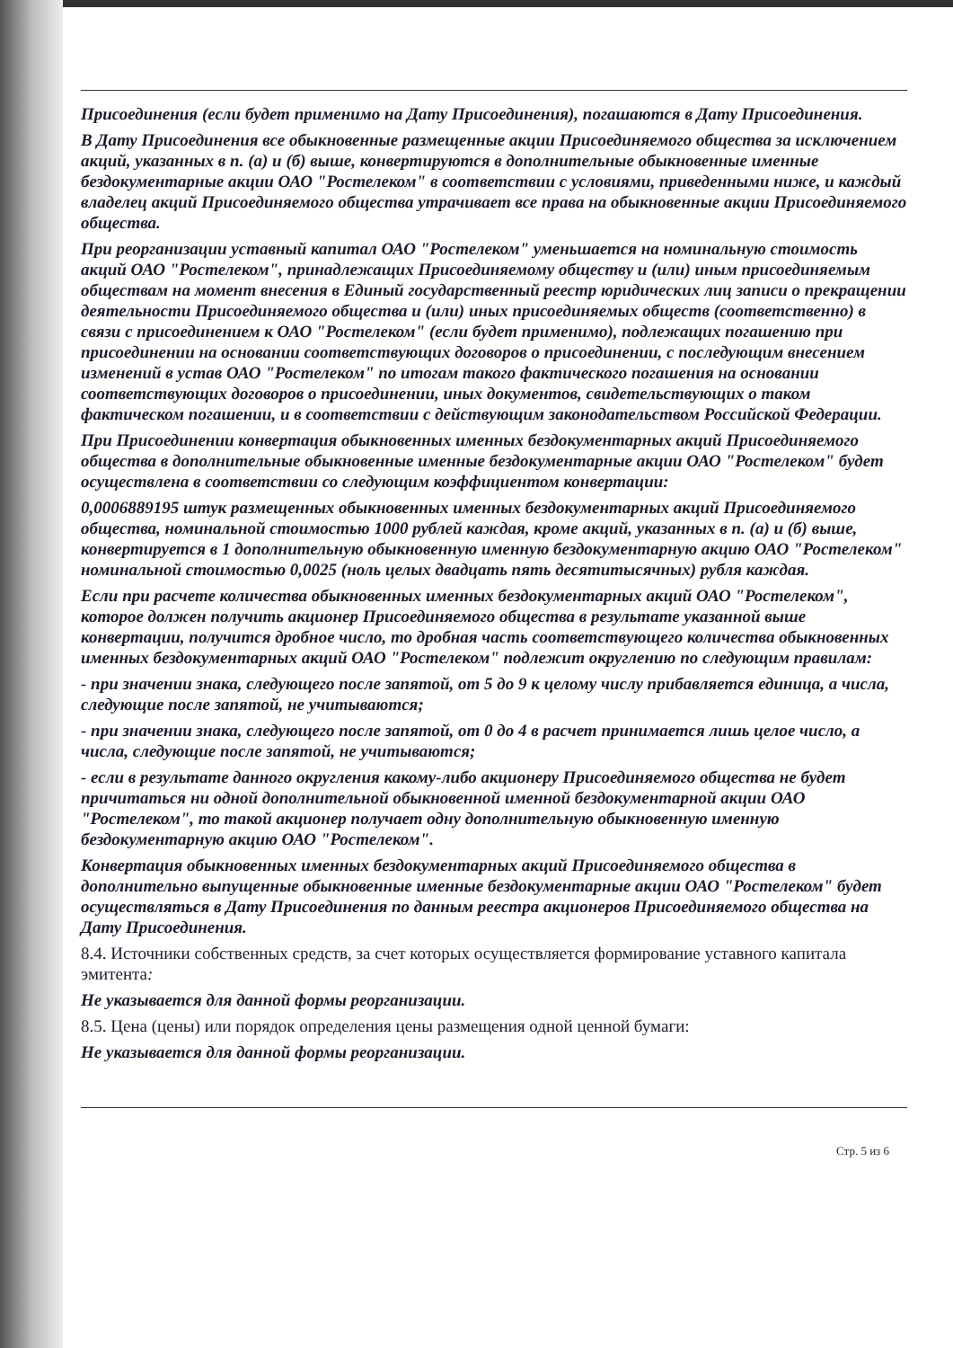Присоединения (если будет применимо на Дату Присоединения), погашаются в Дату Присоединения.
В Дату Присоединения все обыкновенные размещенные акции Присоединяемого общества за исключением акций, указанных в п. (а) и (б) выше, конвертируются в дополнительные обыкновенные именные бездокументарные акции ОАО "Ростелеком" в соответствии с условиями, приведенными ниже, и каждый владелец акций Присоединяемого общества утрачивает все права на обыкновенные акции Присоединяемого общества.
При реорганизации уставный капитал ОАО "Ростелеком" уменьшается на номинальную стоимость акций ОАО "Ростелеком", принадлежащих Присоединяемому обществу и (или) иным присоединяемым обществам на момент внесения в Единый государственный реестр юридических лиц записи о прекращении деятельности Присоединяемого общества и (или) иных присоединяемых обществ (соответственно) в связи с присоединением к ОАО "Ростелеком" (если будет применимо), подлежащих погашению при присоединении на основании соответствующих договоров о присоединении, с последующим внесением изменений в устав ОАО "Ростелеком" по итогам такого фактического погашения на основании соответствующих договоров о присоединении, иных документов, свидетельствующих о таком фактическом погашении, и в соответствии с действующим законодательством Российской Федерации.
При Присоединении конвертация обыкновенных именных бездокументарных акций Присоединяемого общества в дополнительные обыкновенные именные бездокументарные акции ОАО "Ростелеком" будет осуществлена в соответствии со следующим коэффициентом конвертации:
0,0006889195 штук размещенных обыкновенных именных бездокументарных акций Присоединяемого общества, номинальной стоимостью 1000 рублей каждая, кроме акций, указанных в п. (а) и (б) выше, конвертируется в 1 дополнительную обыкновенную именную бездокументарную акцию ОАО "Ростелеком" номинальной стоимостью 0,0025 (ноль целых двадцать пять десятитысячных) рубля каждая.
Если при расчете количества обыкновенных именных бездокументарных акций ОАО "Ростелеком", которое должен получить акционер Присоединяемого общества в результате указанной выше конвертации, получится дробное число, то дробная часть соответствующего количества обыкновенных именных бездокументарных акций ОАО "Ростелеком" подлежит округлению по следующим правилам:
- при значении знака, следующего после запятой, от 5 до 9 к целому числу прибавляется единица, а числа, следующие после запятой, не учитываются;
- при значении знака, следующего после запятой, от 0 до 4 в расчет принимается лишь целое число, а числа, следующие после запятой, не учитываются;
- если в результате данного округления какому-либо акционеру Присоединяемого общества не будет причитаться ни одной дополнительной обыкновенной именной бездокументарной акции ОАО "Ростелеком", то такой акционер получает одну дополнительную обыкновенную именную бездокументарную акцию ОАО "Ростелеком".
Конвертация обыкновенных именных бездокументарных акций Присоединяемого общества в дополнительно выпущенные обыкновенные именные бездокументарные акции ОАО "Ростелеком" будет осуществляться в Дату Присоединения по данным реестра акционеров Присоединяемого общества на Дату Присоединения.
8.4. Источники собственных средств, за счет которых осуществляется формирование уставного капитала эмитента:
Не указывается для данной формы реорганизации.
8.5. Цена (цены) или порядок определения цены размещения одной ценной бумаги:
Не указывается для данной формы реорганизации.
Стр. 5 из 6